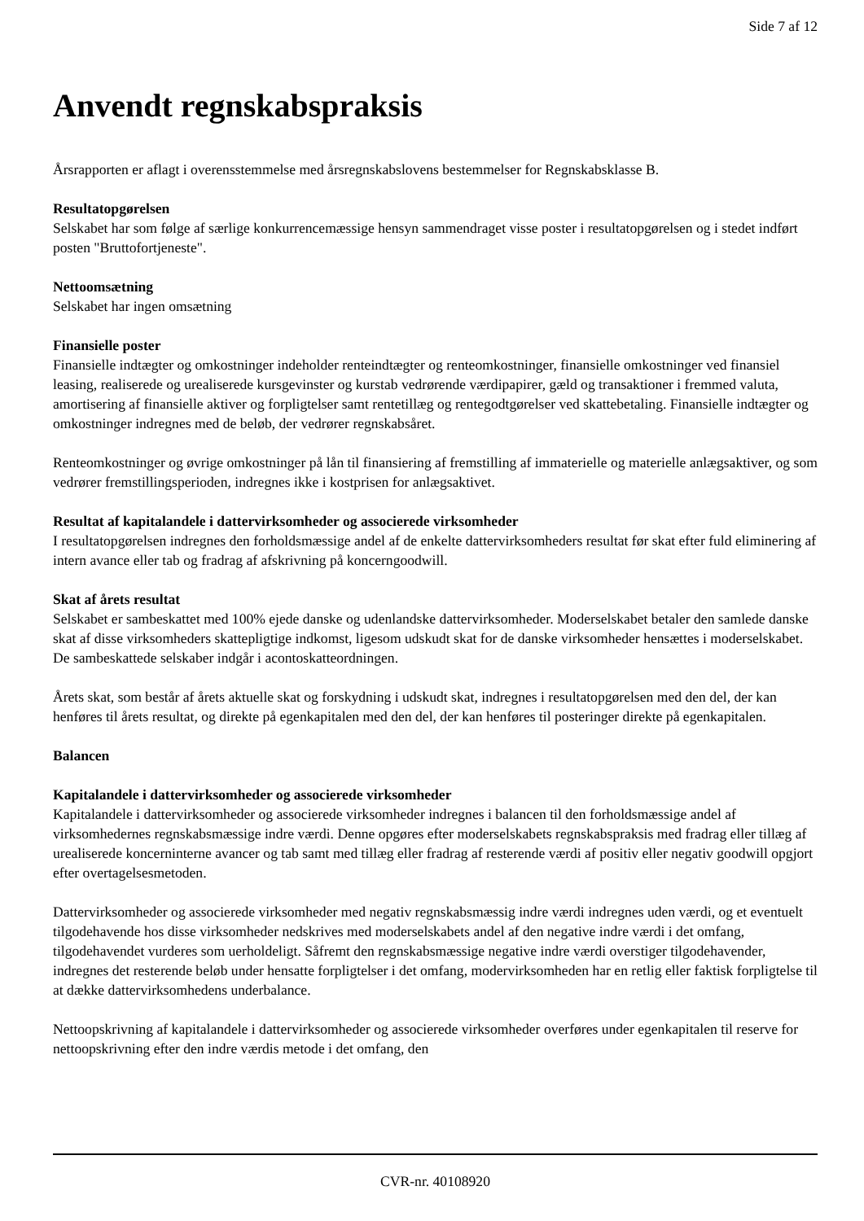Side 7 af 12
Anvendt regnskabspraksis
Årsrapporten er aflagt i overensstemmelse med årsregnskabslovens bestemmelser for Regnskabsklasse B.
Resultatopgørelsen
Selskabet har som følge af særlige konkurrencemæssige hensyn sammendraget visse poster i resultatopgørelsen og i stedet indført posten "Bruttofortjeneste".
Nettoomsætning
Selskabet har ingen omsætning
Finansielle poster
Finansielle indtægter og omkostninger indeholder renteindtægter og renteomkostninger, finansielle omkostninger ved finansiel leasing, realiserede og urealiserede kursgevinster og kurstab vedrørende værdipapirer, gæld og transaktioner i fremmed valuta, amortisering af finansielle aktiver og forpligtelser samt rentetillæg og rentegodtgørelser ved skattebetaling. Finansielle indtægter og omkostninger indregnes med de beløb, der vedrører regnskabsåret.
Renteomkostninger og øvrige omkostninger på lån til finansiering af fremstilling af immaterielle og materielle anlægsaktiver, og som vedrører fremstillingsperioden, indregnes ikke i kostprisen for anlægsaktivet.
Resultat af kapitalandele i dattervirksomheder og associerede virksomheder
I resultatopgørelsen indregnes den forholdsmæssige andel af de enkelte dattervirksomheders resultat før skat efter fuld eliminering af intern avance eller tab og fradrag af afskrivning på koncerngoodwill.
Skat af årets resultat
Selskabet er sambeskattet med 100% ejede danske og udenlandske dattervirksomheder. Moderselskabet betaler den samlede danske skat af disse virksomheders skattepligtige indkomst, ligesom udskudt skat for de danske virksomheder hensættes i moderselskabet. De sambeskattede selskaber indgår i acontoskatteordningen.
Årets skat, som består af årets aktuelle skat og forskydning i udskudt skat, indregnes i resultatopgørelsen med den del, der kan henføres til årets resultat, og direkte på egenkapitalen med den del, der kan henføres til posteringer direkte på egenkapitalen.
Balancen
Kapitalandele i dattervirksomheder og associerede virksomheder
Kapitalandele i dattervirksomheder og associerede virksomheder indregnes i balancen til den forholdsmæssige andel af virksomhedernes regnskabsmæssige indre værdi. Denne opgøres efter moderselskabets regnskabspraksis med fradrag eller tillæg af urealiserede koncerninterne avancer og tab samt med tillæg eller fradrag af resterende værdi af positiv eller negativ goodwill opgjort efter overtagelsesmetoden.
Dattervirksomheder og associerede virksomheder med negativ regnskabsmæssig indre værdi indregnes uden værdi, og et eventuelt tilgodehavende hos disse virksomheder nedskrives med moderselskabets andel af den negative indre værdi i det omfang, tilgodehavendet vurderes som uerholdeligt. Såfremt den regnskabsmæssige negative indre værdi overstiger tilgodehavender, indregnes det resterende beløb under hensatte forpligtelser i det omfang, modervirksomheden har en retlig eller faktisk forpligtelse til at dække dattervirksomhedens underbalance.
Nettoopskrivning af kapitalandele i dattervirksomheder og associerede virksomheder overføres under egenkapitalen til reserve for nettoopskrivning efter den indre værdis metode i det omfang, den
CVR-nr. 40108920